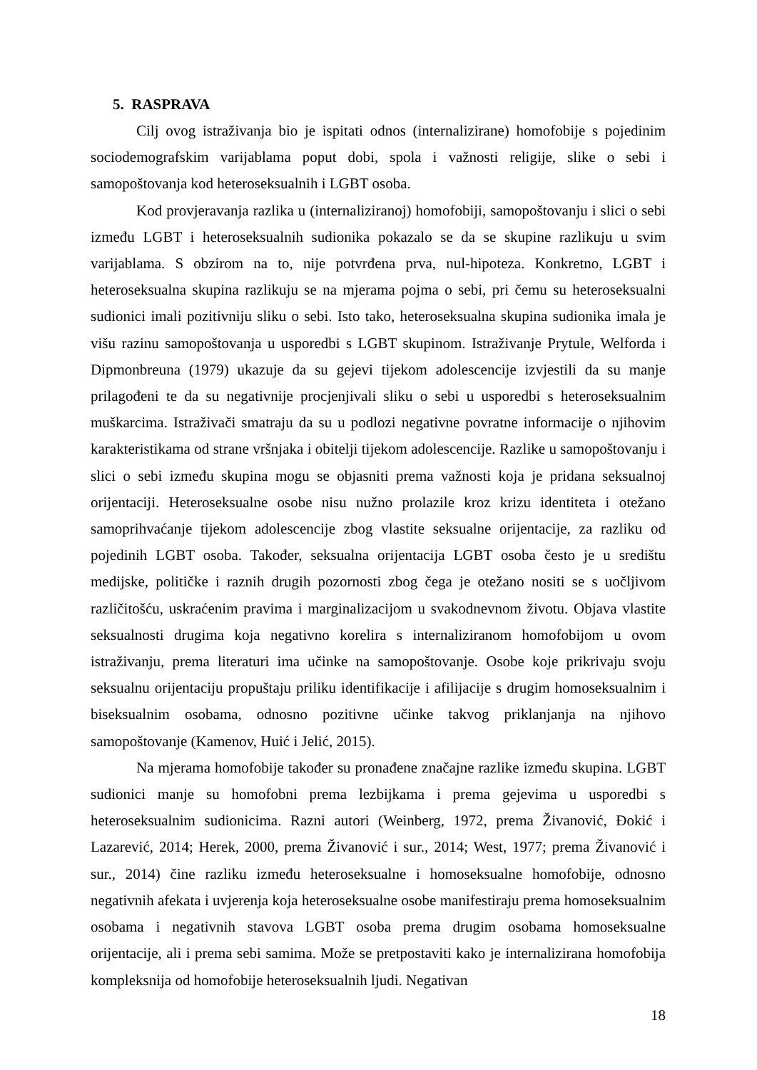5. RASPRAVA
Cilj ovog istraživanja bio je ispitati odnos (internalizirane) homofobije s pojedinim sociodemografskim varijablama poput dobi, spola i važnosti religije, slike o sebi i samopoštovanja kod heteroseksualnih i LGBT osoba.
Kod provjeravanja razlika u (internaliziranoj) homofobiji, samopoštovanju i slici o sebi između LGBT i heteroseksualnih sudionika pokazalo se da se skupine razlikuju u svim varijablama. S obzirom na to, nije potvrđena prva, nul-hipoteza. Konkretno, LGBT i heteroseksualna skupina razlikuju se na mjerama pojma o sebi, pri čemu su heteroseksualni sudionici imali pozitivniju sliku o sebi. Isto tako, heteroseksualna skupina sudionika imala je višu razinu samopoštovanja u usporedbi s LGBT skupinom. Istraživanje Prytule, Welforda i Dipmonbreuna (1979) ukazuje da su gejevi tijekom adolescencije izvjestili da su manje prilagođeni te da su negativnije procjenjivali sliku o sebi u usporedbi s heteroseksualnim muškarcima. Istraživači smatraju da su u podlozi negativne povratne informacije o njihovim karakteristikama od strane vršnjaka i obitelji tijekom adolescencije. Razlike u samopoštovanju i slici o sebi između skupina mogu se objasniti prema važnosti koja je pridana seksualnoj orijentaciji. Heteroseksualne osobe nisu nužno prolazile kroz krizu identiteta i otežano samoprihvaćanje tijekom adolescencije zbog vlastite seksualne orijentacije, za razliku od pojedinih LGBT osoba. Također, seksualna orijentacija LGBT osoba često je u središtu medijske, političke i raznih drugih pozornosti zbog čega je otežano nositi se s uočljivom različitošću, uskraćenim pravima i marginalizacijom u svakodnevnom životu. Objava vlastite seksualnosti drugima koja negativno korelira s internaliziranom homofobijom u ovom istraživanju, prema literaturi ima učinke na samopoštovanje. Osobe koje prikrivaju svoju seksualnu orijentaciju propuštaju priliku identifikacije i afilijacije s drugim homoseksualnim i biseksualnim osobama, odnosno pozitivne učinke takvog priklanjanja na njihovo samopoštovanje (Kamenov, Huić i Jelić, 2015).
Na mjerama homofobije također su pronađene značajne razlike između skupina. LGBT sudionici manje su homofobni prema lezbijkama i prema gejevima u usporedbi s heteroseksualnim sudionicima. Razni autori (Weinberg, 1972, prema Živanović, Đokić i Lazarević, 2014; Herek, 2000, prema Živanović i sur., 2014; West, 1977; prema Živanović i sur., 2014) čine razliku između heteroseksualne i homoseksualne homofobije, odnosno negativnih afekata i uvjerenja koja heteroseksualne osobe manifestiraju prema homoseksualnim osobama i negativnih stavova LGBT osoba prema drugim osobama homoseksualne orijentacije, ali i prema sebi samima. Može se pretpostaviti kako je internalizirana homofobija kompleksnija od homofobije heteroseksualnih ljudi. Negativan
18